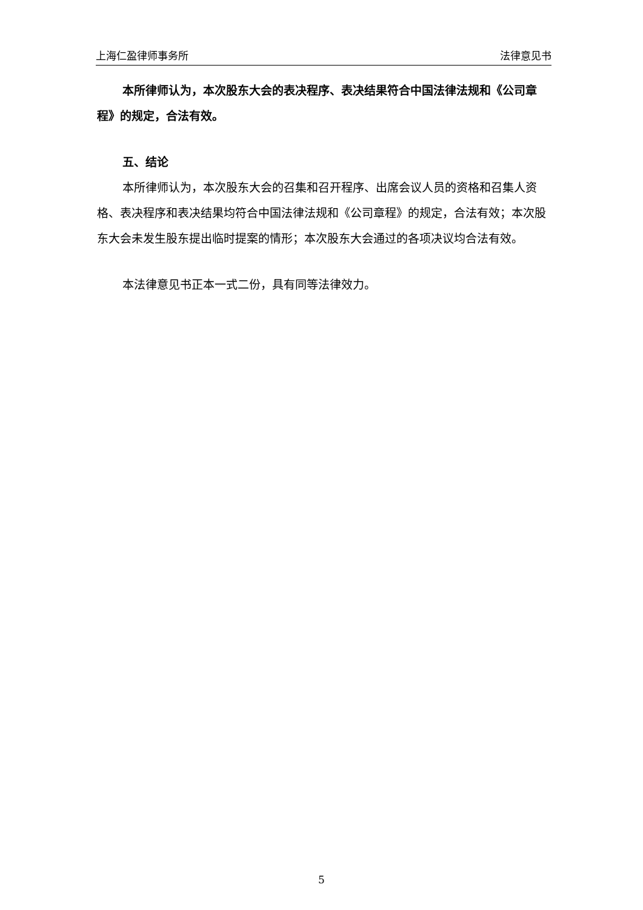上海仁盈律师事务所 法律意见书
本所律师认为，本次股东大会的表决程序、表决结果符合中国法律法规和《公司章程》的规定，合法有效。
五、结论
本所律师认为，本次股东大会的召集和召开程序、出席会议人员的资格和召集人资格、表决程序和表决结果均符合中国法律法规和《公司章程》的规定，合法有效；本次股东大会未发生股东提出临时提案的情形；本次股东大会通过的各项决议均合法有效。
本法律意见书正本一式二份，具有同等法律效力。
5